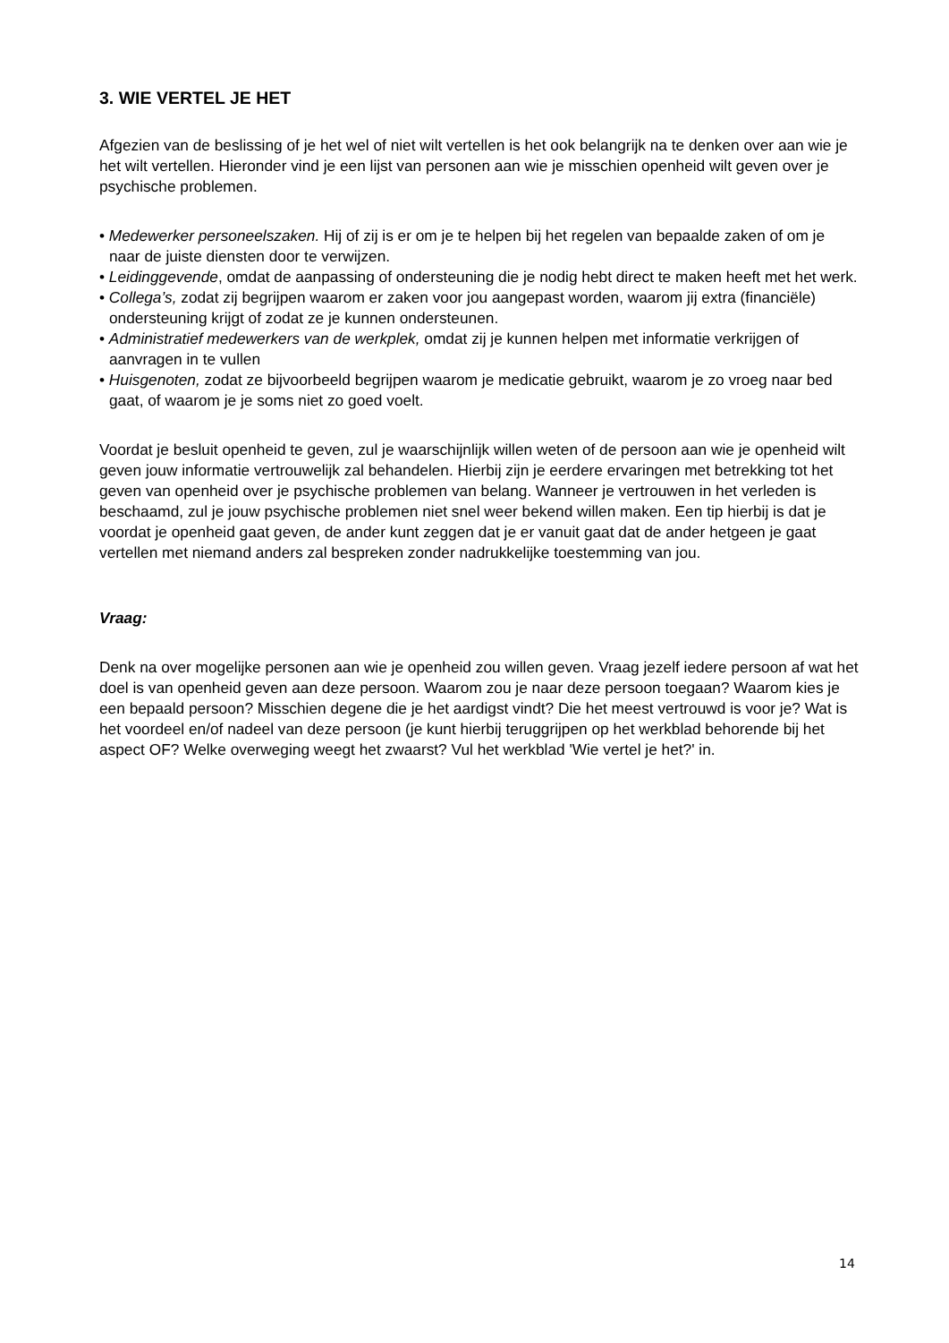3. WIE VERTEL JE HET
Afgezien van de beslissing of je het wel of niet wilt vertellen is het ook belangrijk na te denken over aan wie je het wilt vertellen. Hieronder vind je een lijst van personen aan wie je misschien openheid wilt geven over je psychische problemen.
• Medewerker personeelszaken. Hij of zij is er om je te helpen bij het regelen van bepaalde zaken of om je naar de juiste diensten door te verwijzen.
• Leidinggevende, omdat de aanpassing of ondersteuning die je nodig hebt direct te maken heeft met het werk.
• Collega’s, zodat zij begrijpen waarom er zaken voor jou aangepast worden, waarom jij extra (financiële) ondersteuning krijgt of zodat ze je kunnen ondersteunen.
• Administratief medewerkers van de werkplek, omdat zij je kunnen helpen met informatie verkrijgen of aanvragen in te vullen
• Huisgenoten, zodat ze bijvoorbeeld begrijpen waarom je medicatie gebruikt, waarom je zo vroeg naar bed gaat, of waarom je je soms niet zo goed voelt.
Voordat je besluit openheid te geven, zul je waarschijnlijk willen weten of de persoon aan wie je openheid wilt geven jouw informatie vertrouwelijk zal behandelen. Hierbij zijn je eerdere ervaringen met betrekking tot het geven van openheid over je psychische problemen van belang. Wanneer je vertrouwen in het verleden is beschaamd, zul je jouw psychische problemen niet snel weer bekend willen maken. Een tip hierbij is dat je voordat je openheid gaat geven, de ander kunt zeggen dat je er vanuit gaat dat de ander hetgeen je gaat vertellen met niemand anders zal bespreken zonder nadrukkelijke toestemming van jou.
Vraag:
Denk na over mogelijke personen aan wie je openheid zou willen geven. Vraag jezelf iedere persoon af wat het doel is van openheid geven aan deze persoon. Waarom zou je naar deze persoon toegaan? Waarom kies je een bepaald persoon? Misschien degene die je het aardigst vindt? Die het meest vertrouwd is voor je? Wat is het voordeel en/of nadeel van deze persoon (je kunt hierbij teruggrijpen op het werkblad behorende bij het aspect OF? Welke overweging weegt het zwaarst? Vul het werkblad 'Wie vertel je het?' in.
14